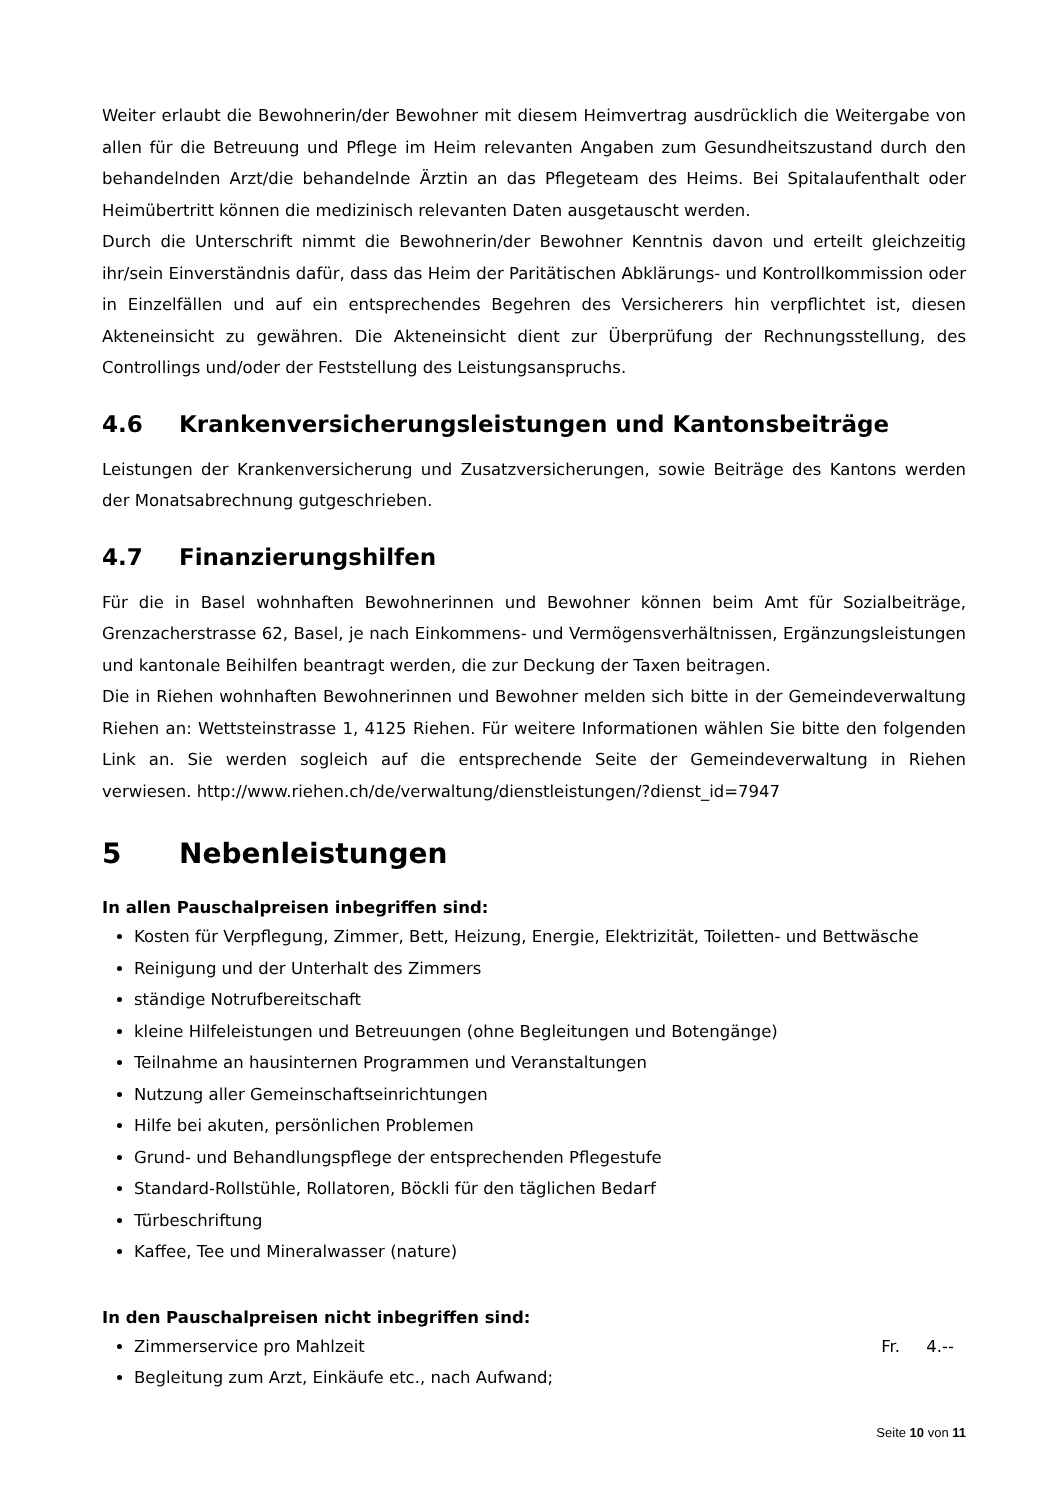Weiter erlaubt die Bewohnerin/der Bewohner mit diesem Heimvertrag ausdrücklich die Weitergabe von allen für die Betreuung und Pflege im Heim relevanten Angaben zum Gesundheitszustand durch den behandelnden Arzt/die behandelnde Ärztin an das Pflegeteam des Heims. Bei Spitalaufenthalt oder Heimübertritt können die medizinisch relevanten Daten ausgetauscht werden.
Durch die Unterschrift nimmt die Bewohnerin/der Bewohner Kenntnis davon und erteilt gleichzeitig ihr/sein Einverständnis dafür, dass das Heim der Paritätischen Abklärungs- und Kontrollkommission oder in Einzelfällen und auf ein entsprechendes Begehren des Versicherers hin verpflichtet ist, diesen Akteneinsicht zu gewähren. Die Akteneinsicht dient zur Überprüfung der Rechnungsstellung, des Controllings und/oder der Feststellung des Leistungsanspruchs.
4.6 Krankenversicherungsleistungen und Kantonsbeiträge
Leistungen der Krankenversicherung und Zusatzversicherungen, sowie Beiträge des Kantons werden der Monatsabrechnung gutgeschrieben.
4.7 Finanzierungshilfen
Für die in Basel wohnhaften Bewohnerinnen und Bewohner können beim Amt für Sozialbeiträge, Grenzacherstrasse 62, Basel, je nach Einkommens- und Vermögensverhältnissen, Ergänzungsleistungen und kantonale Beihilfen beantragt werden, die zur Deckung der Taxen beitragen.
Die in Riehen wohnhaften Bewohnerinnen und Bewohner melden sich bitte in der Gemeindeverwaltung Riehen an: Wettsteinstrasse 1, 4125 Riehen. Für weitere Informationen wählen Sie bitte den folgenden Link an. Sie werden sogleich auf die entsprechende Seite der Gemeindeverwaltung in Riehen verwiesen. http://www.riehen.ch/de/verwaltung/dienstleistungen/?dienst_id=7947
5 Nebenleistungen
In allen Pauschalpreisen inbegriffen sind:
Kosten für Verpflegung, Zimmer, Bett, Heizung, Energie, Elektrizität, Toiletten- und Bettwäsche
Reinigung und der Unterhalt des Zimmers
ständige Notrufbereitschaft
kleine Hilfeleistungen und Betreuungen (ohne Begleitungen und Botengänge)
Teilnahme an hausinternen Programmen und Veranstaltungen
Nutzung aller Gemeinschaftseinrichtungen
Hilfe bei akuten, persönlichen Problemen
Grund- und Behandlungspflege der entsprechenden Pflegestufe
Standard-Rollstühle, Rollatoren, Böckli für den täglichen Bedarf
Türbeschriftung
Kaffee, Tee und Mineralwasser (nature)
In den Pauschalpreisen nicht inbegriffen sind:
Zimmerservice pro Mahlzeit Fr. 4.--
Begleitung zum Arzt, Einkäufe etc., nach Aufwand;
Seite 10 von 11